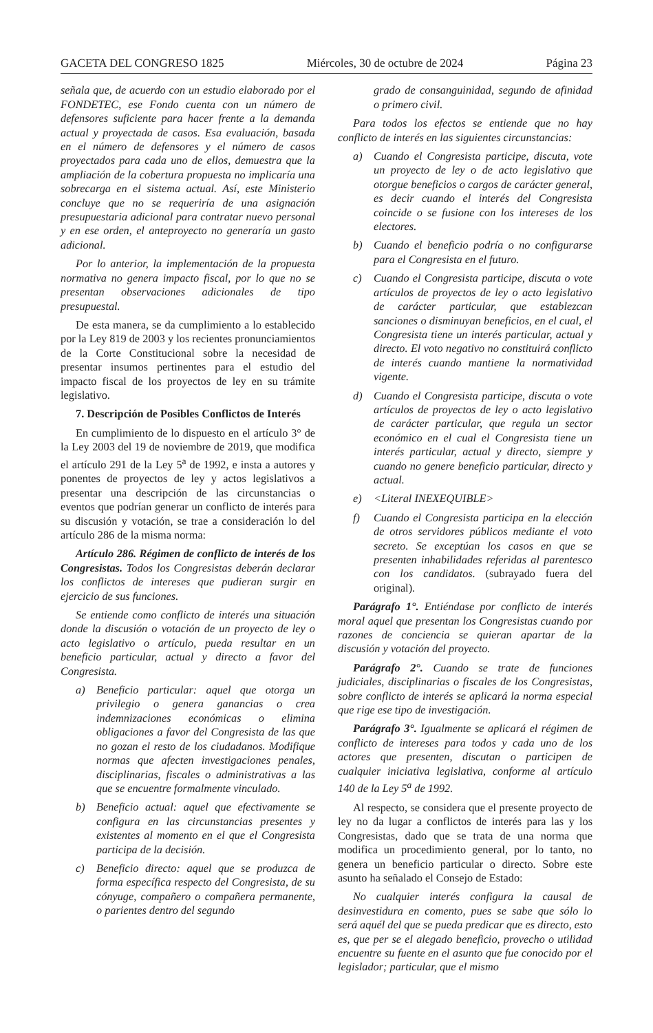GACETA DEL CONGRESO 1825 Miércoles, 30 de octubre de 2024 Página 23
señala que, de acuerdo con un estudio elaborado por el FONDETEC, ese Fondo cuenta con un número de defensores suficiente para hacer frente a la demanda actual y proyectada de casos. Esa evaluación, basada en el número de defensores y el número de casos proyectados para cada uno de ellos, demuestra que la ampliación de la cobertura propuesta no implicaría una sobrecarga en el sistema actual. Así, este Ministerio concluye que no se requeriría de una asignación presupuestaria adicional para contratar nuevo personal y en ese orden, el anteproyecto no generaría un gasto adicional.
Por lo anterior, la implementación de la propuesta normativa no genera impacto fiscal, por lo que no se presentan observaciones adicionales de tipo presupuestal.
De esta manera, se da cumplimiento a lo establecido por la Ley 819 de 2003 y los recientes pronunciamientos de la Corte Constitucional sobre la necesidad de presentar insumos pertinentes para el estudio del impacto fiscal de los proyectos de ley en su trámite legislativo.
7. Descripción de Posibles Conflictos de Interés
En cumplimiento de lo dispuesto en el artículo 3° de la Ley 2003 del 19 de noviembre de 2019, que modifica el artículo 291 de la Ley 5<sup>a</sup> de 1992, e insta a autores y ponentes de proyectos de ley y actos legislativos a presentar una descripción de las circunstancias o eventos que podrían generar un conflicto de interés para su discusión y votación, se trae a consideración lo del artículo 286 de la misma norma:
Artículo 286. Régimen de conflicto de interés de los Congresistas. Todos los Congresistas deberán declarar los conflictos de intereses que pudieran surgir en ejercicio de sus funciones.
Se entiende como conflicto de interés una situación donde la discusión o votación de un proyecto de ley o acto legislativo o artículo, pueda resultar en un beneficio particular, actual y directo a favor del Congresista.
a) Beneficio particular: aquel que otorga un privilegio o genera ganancias o crea indemnizaciones económicas o elimina obligaciones a favor del Congresista de las que no gozan el resto de los ciudadanos. Modifique normas que afecten investigaciones penales, disciplinarias, fiscales o administrativas a las que se encuentre formalmente vinculado.
b) Beneficio actual: aquel que efectivamente se configura en las circunstancias presentes y existentes al momento en el que el Congresista participa de la decisión.
c) Beneficio directo: aquel que se produzca de forma específica respecto del Congresista, de su cónyuge, compañero o compañera permanente, o parientes dentro del segundo
grado de consanguinidad, segundo de afinidad o primero civil.
Para todos los efectos se entiende que no hay conflicto de interés en las siguientes circunstancias:
a) Cuando el Congresista participe, discuta, vote un proyecto de ley o de acto legislativo que otorgue beneficios o cargos de carácter general, es decir cuando el interés del Congresista coincide o se fusione con los intereses de los electores.
b) Cuando el beneficio podría o no configurarse para el Congresista en el futuro.
c) Cuando el Congresista participe, discuta o vote artículos de proyectos de ley o acto legislativo de carácter particular, que establezcan sanciones o disminuyan beneficios, en el cual, el Congresista tiene un interés particular, actual y directo. El voto negativo no constituirá conflicto de interés cuando mantiene la normatividad vigente.
d) Cuando el Congresista participe, discuta o vote artículos de proyectos de ley o acto legislativo de carácter particular, que regula un sector económico en el cual el Congresista tiene un interés particular, actual y directo, siempre y cuando no genere beneficio particular, directo y actual.
e) <Literal INEXEQUIBLE>
f) Cuando el Congresista participa en la elección de otros servidores públicos mediante el voto secreto. Se exceptúan los casos en que se presenten inhabilidades referidas al parentesco con los candidatos. (subrayado fuera del original).
Parágrafo 1°. Entiéndase por conflicto de interés moral aquel que presentan los Congresistas cuando por razones de conciencia se quieran apartar de la discusión y votación del proyecto.
Parágrafo 2°. Cuando se trate de funciones judiciales, disciplinarias o fiscales de los Congresistas, sobre conflicto de interés se aplicará la norma especial que rige ese tipo de investigación.
Parágrafo 3°. Igualmente se aplicará el régimen de conflicto de intereses para todos y cada uno de los actores que presenten, discutan o participen de cualquier iniciativa legislativa, conforme al artículo 140 de la Ley 5<sup>a</sup> de 1992.
Al respecto, se considera que el presente proyecto de ley no da lugar a conflictos de interés para las y los Congresistas, dado que se trata de una norma que modifica un procedimiento general, por lo tanto, no genera un beneficio particular o directo. Sobre este asunto ha señalado el Consejo de Estado:
No cualquier interés configura la causal de desinvestidura en comento, pues se sabe que sólo lo será aquél del que se pueda predicar que es directo, esto es, que per se el alegado beneficio, provecho o utilidad encuentre su fuente en el asunto que fue conocido por el legislador; particular, que el mismo